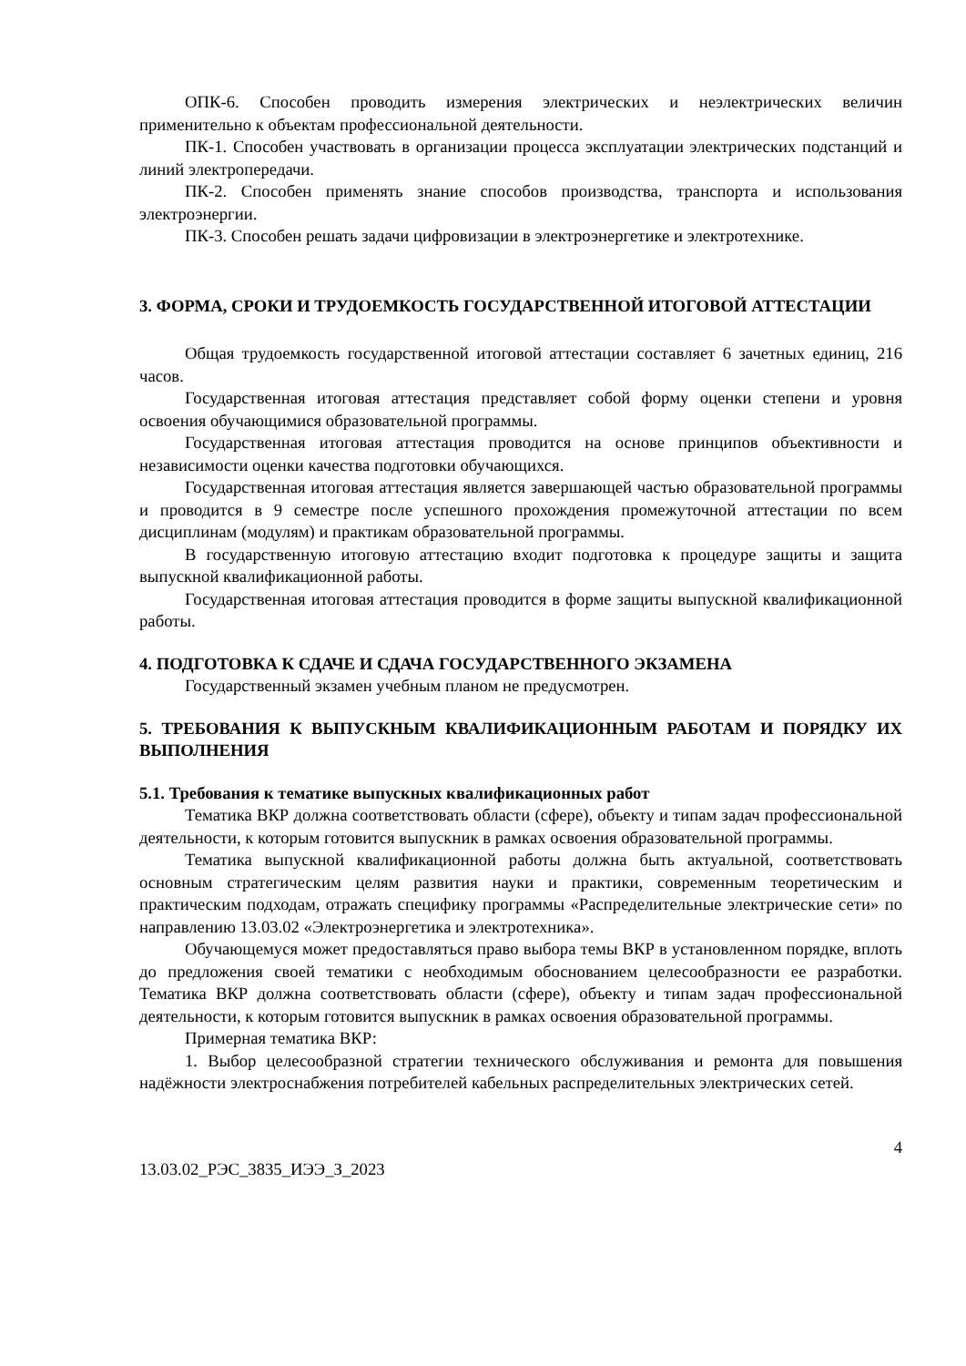ОПК-6. Способен проводить измерения электрических и неэлектрических величин применительно к объектам профессиональной деятельности.
ПК-1. Способен участвовать в организации процесса эксплуатации электрических подстанций и линий электропередачи.
ПК-2. Способен применять знание способов производства, транспорта и использования электроэнергии.
ПК-3. Способен решать задачи цифровизации в электроэнергетике и электротехнике.
3. ФОРМА, СРОКИ И ТРУДОЕМКОСТЬ ГОСУДАРСТВЕННОЙ ИТОГОВОЙ АТТЕСТАЦИИ
Общая трудоемкость государственной итоговой аттестации составляет 6 зачетных единиц, 216 часов.
Государственная итоговая аттестация представляет собой форму оценки степени и уровня освоения обучающимися образовательной программы.
Государственная итоговая аттестация проводится на основе принципов объективности и независимости оценки качества подготовки обучающихся.
Государственная итоговая аттестация является завершающей частью образовательной программы и проводится в 9 семестре после успешного прохождения промежуточной аттестации по всем дисциплинам (модулям) и практикам образовательной программы.
В государственную итоговую аттестацию входит подготовка к процедуре защиты и защита выпускной квалификационной работы.
Государственная итоговая аттестация проводится в форме защиты выпускной квалификационной работы.
4. ПОДГОТОВКА К СДАЧЕ И СДАЧА ГОСУДАРСТВЕННОГО ЭКЗАМЕНА
Государственный экзамен учебным планом не предусмотрен.
5. ТРЕБОВАНИЯ К ВЫПУСКНЫМ КВАЛИФИКАЦИОННЫМ РАБОТАМ И ПОРЯДКУ ИХ ВЫПОЛНЕНИЯ
5.1. Требования к тематике выпускных квалификационных работ
Тематика ВКР должна соответствовать области (сфере), объекту и типам задач профессиональной деятельности, к которым готовится выпускник в рамках освоения образовательной программы.
Тематика выпускной квалификационной работы должна быть актуальной, соответствовать основным стратегическим целям развития науки и практики, современным теоретическим и практическим подходам, отражать специфику программы «Распределительные электрические сети» по направлению 13.03.02 «Электроэнергетика и электротехника».
Обучающемуся может предоставляться право выбора темы ВКР в установленном порядке, вплоть до предложения своей тематики с необходимым обоснованием целесообразности ее разработки. Тематика ВКР должна соответствовать области (сфере), объекту и типам задач профессиональной деятельности, к которым готовится выпускник в рамках освоения образовательной программы.
Примерная тематика ВКР:
1. Выбор целесообразной стратегии технического обслуживания и ремонта для повышения надёжности электроснабжения потребителей кабельных распределительных электрических сетей.
4
13.03.02_РЭС_3835_ИЭЭ_З_2023